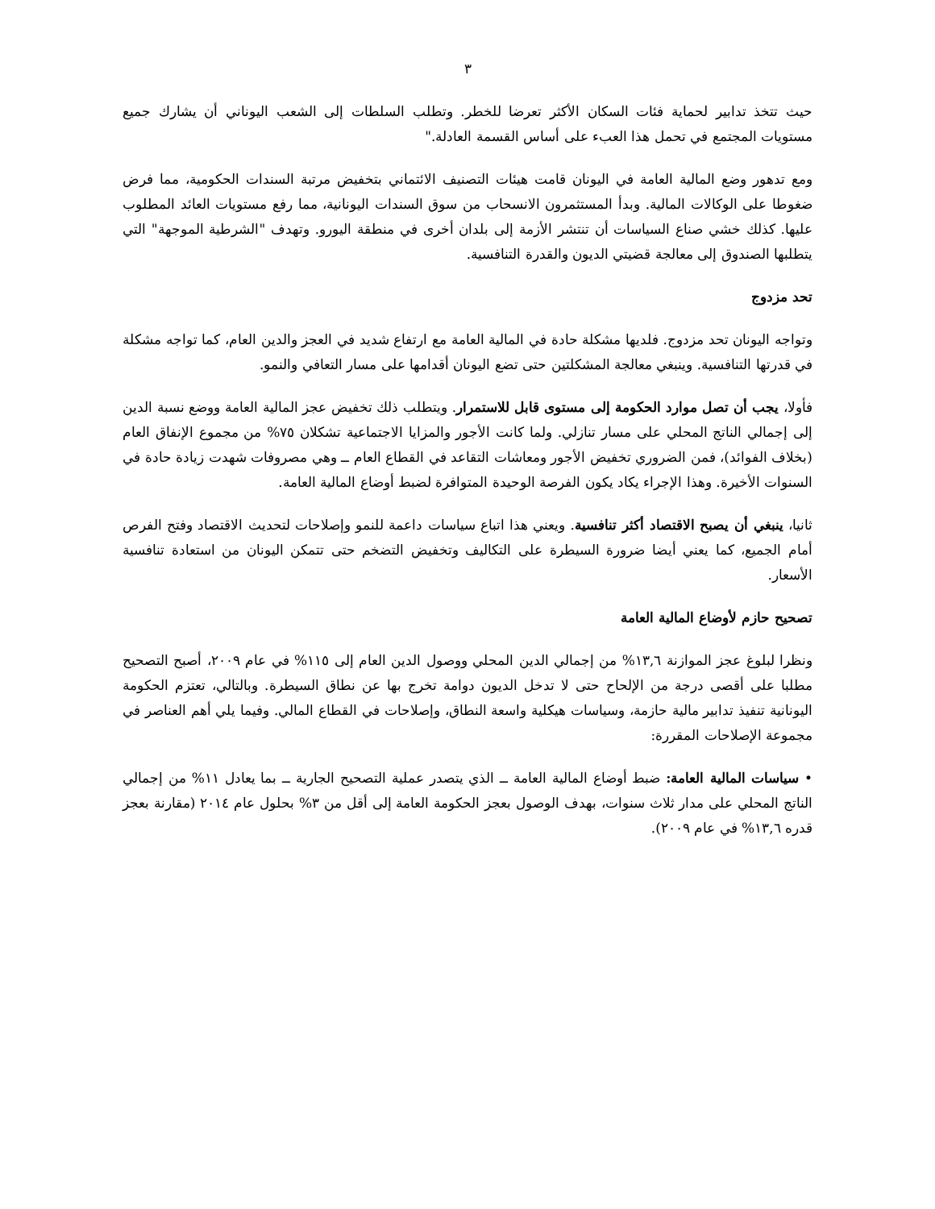٣
حيث تتخذ تدابير لحماية فئات السكان الأكثر تعرضا للخطر. وتطلب السلطات إلى الشعب اليوناني أن يشارك جميع مستويات المجتمع في تحمل هذا العبء على أساس القسمة العادلة."
ومع تدهور وضع المالية العامة في اليونان قامت هيئات التصنيف الائتماني بتخفيض مرتبة السندات الحكومية، مما فرض ضغوطا على الوكالات المالية. وبدأ المستثمرون الانسحاب من سوق السندات اليونانية، مما رفع مستويات العائد المطلوب عليها. كذلك خشي صناع السياسات أن تنتشر الأزمة إلى بلدان أخرى في منطقة اليورو. وتهدف "الشرطية الموجهة" التي يتطلبها الصندوق إلى معالجة قضيتي الديون والقدرة التنافسية.
تحد مزدوج
وتواجه اليونان تحد مزدوج. فلديها مشكلة حادة في المالية العامة مع ارتفاع شديد في العجز والدين العام، كما تواجه مشكلة في قدرتها التنافسية. وينبغي معالجة المشكلتين حتى تضع اليونان أقدامها على مسار التعافي والنمو.
فأولا، يجب أن تصل موارد الحكومة إلى مستوى قابل للاستمرار. ويتطلب ذلك تخفيض عجز المالية العامة ووضع نسبة الدين إلى إجمالي الناتج المحلي على مسار تنازلي. ولما كانت الأجور والمزايا الاجتماعية تشكلان ٧٥% من مجموع الإنفاق العام (بخلاف الفوائد)، فمن الضروري تخفيض الأجور ومعاشات التقاعد في القطاع العام ــ وهي مصروفات شهدت زيادة حادة في السنوات الأخيرة. وهذا الإجراء يكاد يكون الفرصة الوحيدة المتوافرة لضبط أوضاع المالية العامة.
ثانيا، ينبغي أن يصبح الاقتصاد أكثر تنافسية. ويعني هذا اتباع سياسات داعمة للنمو وإصلاحات لتحديث الاقتصاد وفتح الفرص أمام الجميع، كما يعني أيضا ضرورة السيطرة على التكاليف وتخفيض التضخم حتى تتمكن اليونان من استعادة تنافسية الأسعار.
تصحيح حازم لأوضاع المالية العامة
ونظرا لبلوغ عجز الموازنة ١٣,٦% من إجمالي الدين المحلي ووصول الدين العام إلى ١١٥% في عام ٢٠٠٩، أصبح التصحيح مطلبا على أقصى درجة من الإلحاح حتى لا تدخل الديون دوامة تخرج بها عن نطاق السيطرة. وبالتالي، تعتزم الحكومة اليونانية تنفيذ تدابير مالية حازمة، وسياسات هيكلية واسعة النطاق، وإصلاحات في القطاع المالي. وفيما يلي أهم العناصر في مجموعة الإصلاحات المقررة:
• سياسات المالية العامة: ضبط أوضاع المالية العامة ــ الذي يتصدر عملية التصحيح الجارية ــ بما يعادل ١١% من إجمالي الناتج المحلي على مدار ثلاث سنوات، بهدف الوصول بعجز الحكومة العامة إلى أقل من ٣% بحلول عام ٢٠١٤ (مقارنة بعجز قدره ١٣,٦% في عام ٢٠٠٩).